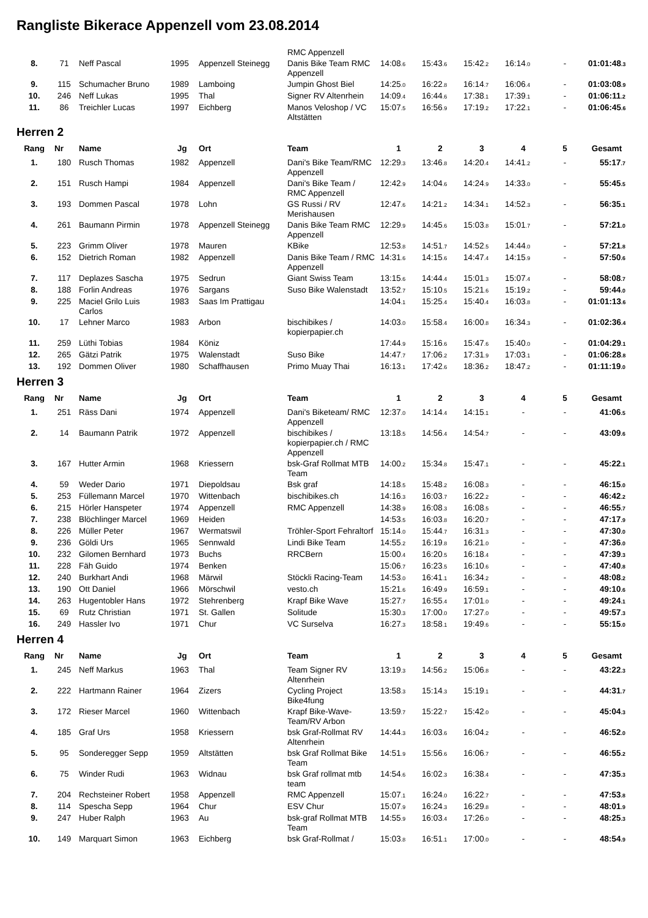Rangliste Bikerace Appenzell vom 23.08.2014
| | | | | | RMC Appenzell | | | | | | |
| 8. | 71 | Neff Pascal | 1995 | Appenzell Steinegg | Danis Bike Team RMC Appenzell | 14:08 .6 | 15:43 .6 | 15:42 .2 | 16:14 .0 | - | 01:01:48 .3 |
| 9. | 115 | Schumacher Bruno | 1989 | Lamboing | Jumpin Ghost Biel | 14:25 .0 | 16:22 .8 | 16:14 .7 | 16:06 .4 | - | 01:03:08 .9 |
| 10. | 246 | Neff Lukas | 1995 | Thal | Signer RV Altenrhein | 14:09 .4 | 16:44 .6 | 17:38 .1 | 17:39 .1 | - | 01:06:11 .2 |
| 11. | 86 | Treichler Lucas | 1997 | Eichberg | Manos Veloshop / VC Altstätten | 15:07 .5 | 16:56 .9 | 17:19 .2 | 17:22 .1 | - | 01:06:45 .6 |
Herren 2
| Rang | Nr | Name | Jg | Ort | Team | 1 | 2 | 3 | 4 | 5 | Gesamt |
| --- | --- | --- | --- | --- | --- | --- | --- | --- | --- | --- | --- |
| 1. | 180 | Rusch Thomas | 1982 | Appenzell | Dani's Bike Team/RMC Appenzell | 12:29 .3 | 13:46 .8 | 14:20 .4 | 14:41 .2 | - | 55:17 .7 |
| 2. | 151 | Rusch Hampi | 1984 | Appenzell | Dani's Bike Team / RMC Appenzell | 12:42 .9 | 14:04 .6 | 14:24 .9 | 14:33 .0 | - | 55:45 .5 |
| 3. | 193 | Dommen Pascal | 1978 | Lohn | GS Russi / RV Merishausen | 12:47 .6 | 14:21 .2 | 14:34 .1 | 14:52 .3 | - | 56:35 .1 |
| 4. | 261 | Baumann Pirmin | 1978 | Appenzell Steinegg | Danis Bike Team RMC Appenzell | 12:29 .9 | 14:45 .6 | 15:03 .8 | 15:01 .7 | - | 57:21 .0 |
| 5. | 223 | Grimm Oliver | 1978 | Mauren | KBike | 12:53 .8 | 14:51 .7 | 14:52 .5 | 14:44 .0 | - | 57:21 .8 |
| 6. | 152 | Dietrich Roman | 1982 | Appenzell | Danis Bike Team / RMC Appenzell | 14:31 .6 | 14:15 .6 | 14:47 .4 | 14:15 .9 | - | 57:50 .6 |
| 7. | 117 | Deplazes Sascha | 1975 | Sedrun | Giant Swiss Team | 13:15 .6 | 14:44 .4 | 15:01 .3 | 15:07 .4 | - | 58:08 .7 |
| 8. | 188 | Forlin Andreas | 1976 | Sargans | Suso Bike Walenstadt | 13:52 .7 | 15:10 .5 | 15:21 .6 | 15:19 .2 | - | 59:44 .0 |
| 9. | 225 | Maciel Grilo Luis Carlos | 1983 | Saas Im Prattigau | | 14:04 .1 | 15:25 .4 | 15:40 .4 | 16:03 .8 | - | 01:01:13 .6 |
| 10. | 17 | Lehner Marco | 1983 | Arbon | bischibikes / kopierpapier.ch | 14:03 .0 | 15:58 .4 | 16:00 .8 | 16:34 .3 | - | 01:02:36 .4 |
| 11. | 259 | Lüthi Tobias | 1984 | Köniz | | 17:44 .9 | 15:16 .6 | 15:47 .6 | 15:40 .0 | - | 01:04:29 .1 |
| 12. | 265 | Gätzi Patrik | 1975 | Walenstadt | Suso Bike | 14:47 .7 | 17:06 .2 | 17:31 .9 | 17:03 .1 | - | 01:06:28 .8 |
| 13. | 192 | Dommen Oliver | 1980 | Schaffhausen | Primo Muay Thai | 16:13 .1 | 17:42 .6 | 18:36 .2 | 18:47 .2 | - | 01:11:19 .0 |
Herren 3
| Rang | Nr | Name | Jg | Ort | Team | 1 | 2 | 3 | 4 | 5 | Gesamt |
| --- | --- | --- | --- | --- | --- | --- | --- | --- | --- | --- | --- |
| 1. | 251 | Räss Dani | 1974 | Appenzell | Dani's Biketeam/ RMC Appenzell | 12:37 .0 | 14:14 .4 | 14:15 .1 | - | - | 41:06 .5 |
| 2. | 14 | Baumann Patrik | 1972 | Appenzell | bischibikes / kopierpapier.ch / RMC Appenzell | 13:18 .5 | 14:56 .4 | 14:54 .7 | - | - | 43:09 .6 |
| 3. | 167 | Hutter Armin | 1968 | Kriessern | bsk-Graf Rollmat MTB Team | 14:00 .2 | 15:34 .8 | 15:47 .1 | - | - | 45:22 .1 |
| 4. | 59 | Weder Dario | 1971 | Diepoldsau | Bsk graf | 14:18 .5 | 15:48 .2 | 16:08 .3 | - | - | 46:15 .0 |
| 5. | 253 | Füllemann Marcel | 1970 | Wittenbach | bischibikes.ch | 14:16 .3 | 16:03 .7 | 16:22 .2 | - | - | 46:42 .2 |
| 6. | 215 | Hörler Hanspeter | 1974 | Appenzell | RMC Appenzell | 14:38 .9 | 16:08 .3 | 16:08 .5 | - | - | 46:55 .7 |
| 7. | 238 | Blöchlinger Marcel | 1969 | Heiden | | 14:53 .5 | 16:03 .8 | 16:20 .7 | - | - | 47:17 .9 |
| 8. | 226 | Müller Peter | 1967 | Wermatswil | Tröhler-Sport Fehraltorf | 15:14 .0 | 15:44 .7 | 16:31 .3 | - | - | 47:30 .0 |
| 9. | 236 | Göldi Urs | 1965 | Sennwald | Lindi Bike Team | 14:55 .2 | 16:19 .8 | 16:21 .0 | - | - | 47:36 .0 |
| 10. | 232 | Gilomen Bernhard | 1973 | Buchs | RRCBern | 15:00 .4 | 16:20 .5 | 16:18 .4 | - | - | 47:39 .3 |
| 11. | 228 | Fäh Guido | 1974 | Benken | | 15:06 .7 | 16:23 .5 | 16:10 .6 | - | - | 47:40 .8 |
| 12. | 240 | Burkhart Andi | 1968 | Märwil | Stöckli Racing-Team | 14:53 .0 | 16:41 .1 | 16:34 .2 | - | - | 48:08 .2 |
| 13. | 190 | Ott Daniel | 1966 | Mörschwil | vesto.ch | 15:21 .6 | 16:49 .9 | 16:59 .1 | - | - | 49:10 .6 |
| 14. | 263 | Hugentobler Hans | 1972 | Stehrenberg | Krapf Bike Wave | 15:27 .7 | 16:55 .4 | 17:01 .0 | - | - | 49:24 .1 |
| 15. | 69 | Rutz Christian | 1971 | St. Gallen | Solitude | 15:30 .3 | 17:00 .0 | 17:27 .0 | - | - | 49:57 .3 |
| 16. | 249 | Hassler Ivo | 1971 | Chur | VC Surselva | 16:27 .3 | 18:58 .1 | 19:49 .6 | - | - | 55:15 .0 |
Herren 4
| Rang | Nr | Name | Jg | Ort | Team | 1 | 2 | 3 | 4 | 5 | Gesamt |
| --- | --- | --- | --- | --- | --- | --- | --- | --- | --- | --- | --- |
| 1. | 245 | Neff Markus | 1963 | Thal | Team Signer RV Altenrhein | 13:19 .3 | 14:56 .2 | 15:06 .8 | - | - | 43:22 .3 |
| 2. | 222 | Hartmann Rainer | 1964 | Zizers | Cycling Project Bike4fung | 13:58 .3 | 15:14 .3 | 15:19 .1 | - | - | 44:31 .7 |
| 3. | 172 | Rieser Marcel | 1960 | Wittenbach | Krapf Bike-Wave-Team/RV Arbon | 13:59 .7 | 15:22 .7 | 15:42 .0 | - | - | 45:04 .3 |
| 4. | 185 | Graf Urs | 1958 | Kriessern | bsk Graf-Rollmat RV Altenrhein | 14:44 .3 | 16:03 .6 | 16:04 .2 | - | - | 46:52 .0 |
| 5. | 95 | Sonderegger Sepp | 1959 | Altstätten | bsk Graf Rollmat Bike Team | 14:51 .9 | 15:56 .6 | 16:06 .7 | - | - | 46:55 .2 |
| 6. | 75 | Winder Rudi | 1963 | Widnau | bsk Graf rollmat mtb team | 14:54 .6 | 16:02 .3 | 16:38 .4 | - | - | 47:35 .3 |
| 7. | 204 | Rechsteiner Robert | 1958 | Appenzell | RMC Appenzell | 15:07 .1 | 16:24 .0 | 16:22 .7 | - | - | 47:53 .8 |
| 8. | 114 | Spescha Sepp | 1964 | Chur | ESV Chur | 15:07 .9 | 16:24 .3 | 16:29 .8 | - | - | 48:01 .9 |
| 9. | 247 | Huber Ralph | 1963 | Au | bsk-graf Rollmat MTB Team | 14:55 .9 | 16:03 .4 | 17:26 .0 | - | - | 48:25 .3 |
| 10. | 149 | Marquart Simon | 1963 | Eichberg | bsk Graf-Rollmat / | 15:03 .8 | 16:51 .1 | 17:00 .0 | - | - | 48:54 .9 |